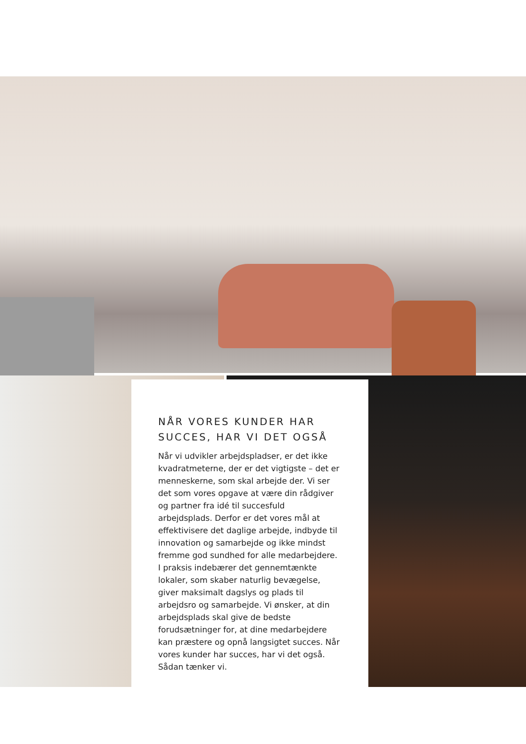NÅR VORES KUNDER HAR SUCCES, HAR VI DET OGSÅ
Når vi udvikler arbejdspladser, er det ikke kvadratmeterne, der er det vigtigste – det er menneskerne, som skal arbejde der. Vi ser det som vores opgave at være din rådgiver og partner fra idé til succesfuld arbejdsplads. Derfor er det vores mål at effektivisere det daglige arbejde, indbyde til innovation og samarbejde og ikke mindst fremme god sundhed for alle medarbejdere. I praksis indebærer det gennemtænkte lokaler, som skaber naturlig bevægelse, giver maksimalt dagslys og plads til arbejdsro og samarbejde. Vi ønsker, at din arbejdsplads skal give de bedste forudsætninger for, at dine medarbejdere kan præstere og opnå langsigtet succes. Når vores kunder har succes, har vi det også. Sådan tænker vi.